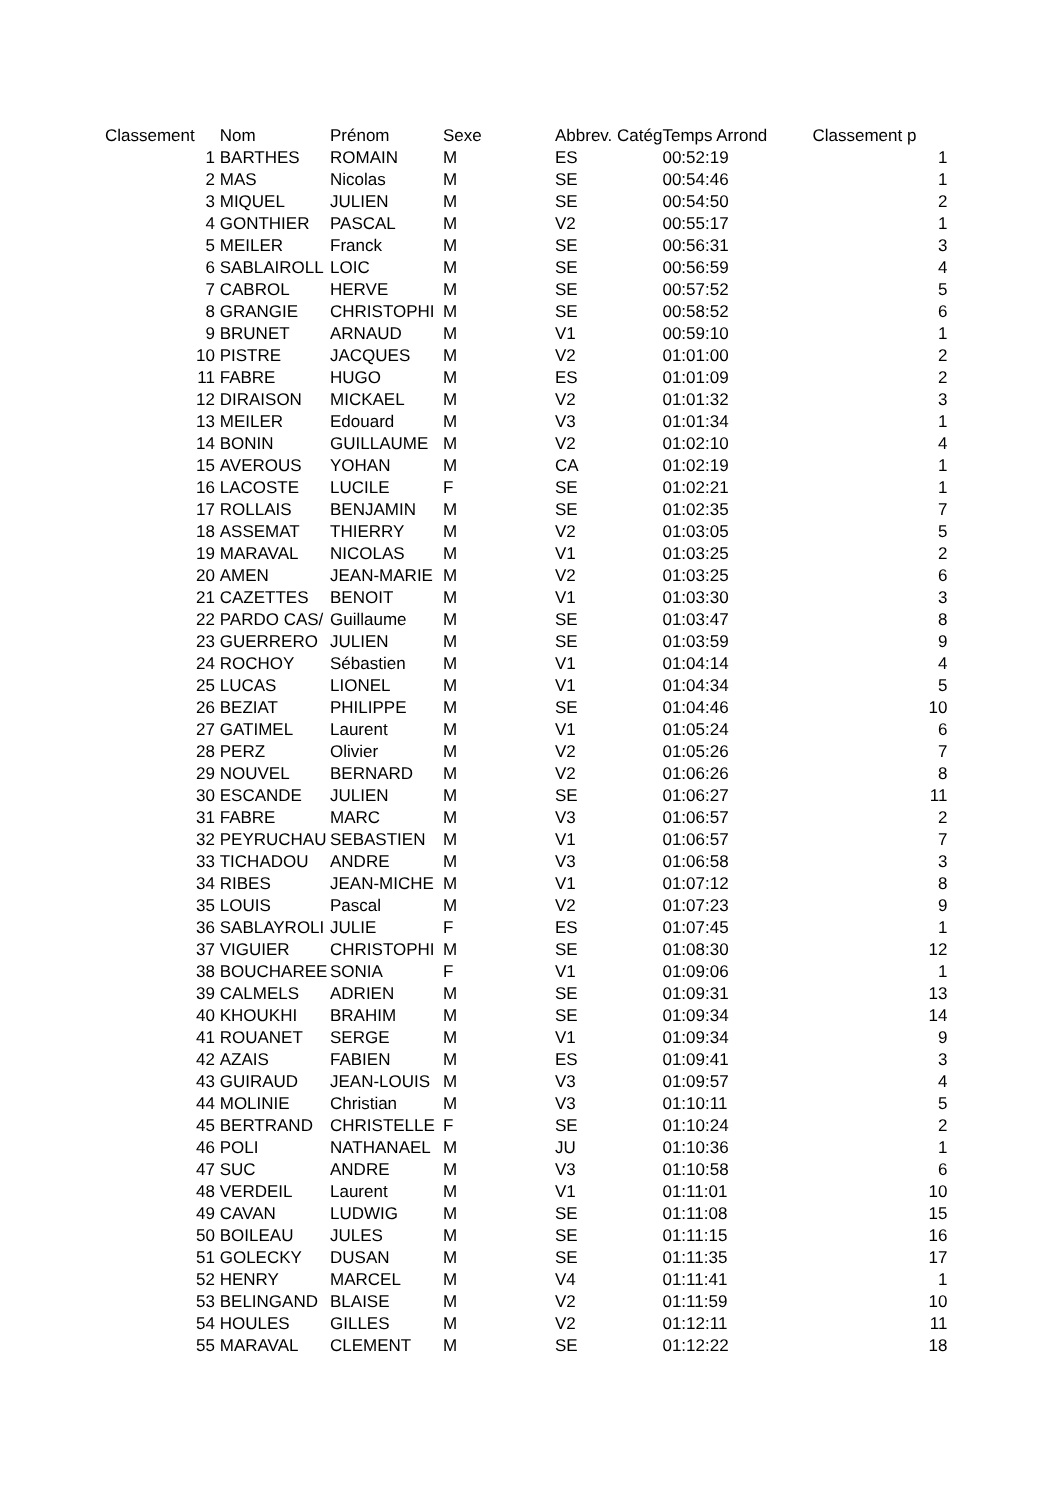| Classement | Nom | Prénom | Sexe | Abbrev. Catég | Temps Arrond | Classement p |
| --- | --- | --- | --- | --- | --- | --- |
| 1 | BARTHES | ROMAIN | M | ES | 00:52:19 | 1 |
| 2 | MAS | Nicolas | M | SE | 00:54:46 | 1 |
| 3 | MIQUEL | JULIEN | M | SE | 00:54:50 | 2 |
| 4 | GONTHIER | PASCAL | M | V2 | 00:55:17 | 1 |
| 5 | MEILER | Franck | M | SE | 00:56:31 | 3 |
| 6 | SABLAIROLL | LOIC | M | SE | 00:56:59 | 4 |
| 7 | CABROL | HERVE | M | SE | 00:57:52 | 5 |
| 8 | GRANGIE | CHRISTOPHI | M | SE | 00:58:52 | 6 |
| 9 | BRUNET | ARNAUD | M | V1 | 00:59:10 | 1 |
| 10 | PISTRE | JACQUES | M | V2 | 01:01:00 | 2 |
| 11 | FABRE | HUGO | M | ES | 01:01:09 | 2 |
| 12 | DIRAISON | MICKAEL | M | V2 | 01:01:32 | 3 |
| 13 | MEILER | Edouard | M | V3 | 01:01:34 | 1 |
| 14 | BONIN | GUILLAUME | M | V2 | 01:02:10 | 4 |
| 15 | AVEROUS | YOHAN | M | CA | 01:02:19 | 1 |
| 16 | LACOSTE | LUCILE | F | SE | 01:02:21 | 1 |
| 17 | ROLLAIS | BENJAMIN | M | SE | 01:02:35 | 7 |
| 18 | ASSEMAT | THIERRY | M | V2 | 01:03:05 | 5 |
| 19 | MARAVAL | NICOLAS | M | V1 | 01:03:25 | 2 |
| 20 | AMEN | JEAN-MARIE | M | V2 | 01:03:25 | 6 |
| 21 | CAZETTES | BENOIT | M | V1 | 01:03:30 | 3 |
| 22 | PARDO CAS/ | Guillaume | M | SE | 01:03:47 | 8 |
| 23 | GUERRERO | JULIEN | M | SE | 01:03:59 | 9 |
| 24 | ROCHOY | Sébastien | M | V1 | 01:04:14 | 4 |
| 25 | LUCAS | LIONEL | M | V1 | 01:04:34 | 5 |
| 26 | BEZIAT | PHILIPPE | M | SE | 01:04:46 | 10 |
| 27 | GATIMEL | Laurent | M | V1 | 01:05:24 | 6 |
| 28 | PERZ | Olivier | M | V2 | 01:05:26 | 7 |
| 29 | NOUVEL | BERNARD | M | V2 | 01:06:26 | 8 |
| 30 | ESCANDE | JULIEN | M | SE | 01:06:27 | 11 |
| 31 | FABRE | MARC | M | V3 | 01:06:57 | 2 |
| 32 | PEYRUCHAU | SEBASTIEN | M | V1 | 01:06:57 | 7 |
| 33 | TICHADOU | ANDRE | M | V3 | 01:06:58 | 3 |
| 34 | RIBES | JEAN-MICHE | M | V1 | 01:07:12 | 8 |
| 35 | LOUIS | Pascal | M | V2 | 01:07:23 | 9 |
| 36 | SABLAYROLI | JULIE | F | ES | 01:07:45 | 1 |
| 37 | VIGUIER | CHRISTOPHI | M | SE | 01:08:30 | 12 |
| 38 | BOUCHAREE | SONIA | F | V1 | 01:09:06 | 1 |
| 39 | CALMELS | ADRIEN | M | SE | 01:09:31 | 13 |
| 40 | KHOUKHI | BRAHIM | M | SE | 01:09:34 | 14 |
| 41 | ROUANET | SERGE | M | V1 | 01:09:34 | 9 |
| 42 | AZAIS | FABIEN | M | ES | 01:09:41 | 3 |
| 43 | GUIRAUD | JEAN-LOUIS | M | V3 | 01:09:57 | 4 |
| 44 | MOLINIE | Christian | M | V3 | 01:10:11 | 5 |
| 45 | BERTRAND | CHRISTELLE | F | SE | 01:10:24 | 2 |
| 46 | POLI | NATHANAEL | M | JU | 01:10:36 | 1 |
| 47 | SUC | ANDRE | M | V3 | 01:10:58 | 6 |
| 48 | VERDEIL | Laurent | M | V1 | 01:11:01 | 10 |
| 49 | CAVAN | LUDWIG | M | SE | 01:11:08 | 15 |
| 50 | BOILEAU | JULES | M | SE | 01:11:15 | 16 |
| 51 | GOLECKY | DUSAN | M | SE | 01:11:35 | 17 |
| 52 | HENRY | MARCEL | M | V4 | 01:11:41 | 1 |
| 53 | BELINGAND | BLAISE | M | V2 | 01:11:59 | 10 |
| 54 | HOULES | GILLES | M | V2 | 01:12:11 | 11 |
| 55 | MARAVAL | CLEMENT | M | SE | 01:12:22 | 18 |